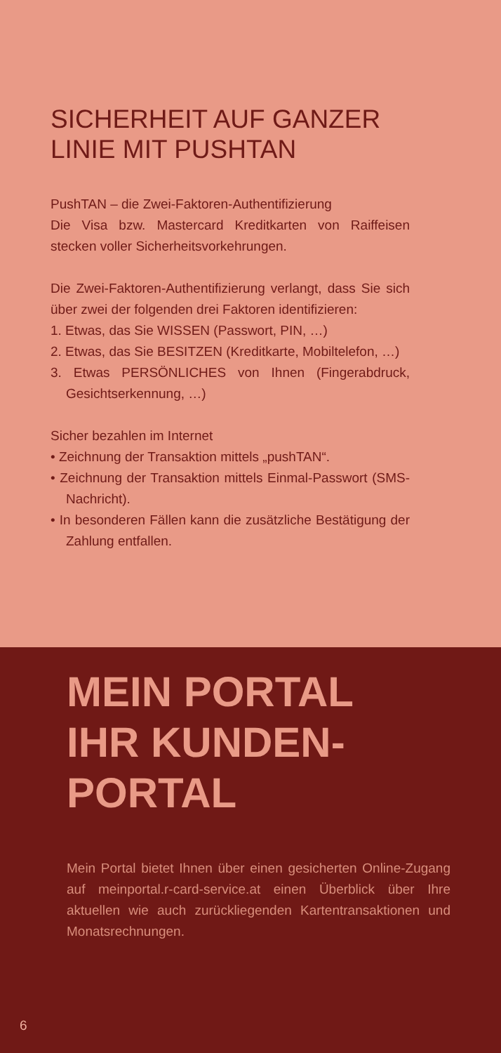SICHERHEIT AUF GANZER
LINIE MIT PUSHTAN
PushTAN – die Zwei-Faktoren-Authentifizierung
Die Visa bzw. Mastercard Kreditkarten von Raiffeisen stecken voller Sicherheitsvorkehrungen.
Die Zwei-Faktoren-Authentifizierung verlangt, dass Sie sich über zwei der folgenden drei Faktoren identifizieren:
1. Etwas, das Sie WISSEN (Passwort, PIN, …)
2. Etwas, das Sie BESITZEN (Kreditkarte, Mobiltelefon, …)
3. Etwas PERSÖNLICHES von Ihnen (Fingerabdruck, Gesichtserkennung, …)
Sicher bezahlen im Internet
• Zeichnung der Transaktion mittels „pushTAN“.
• Zeichnung der Transaktion mittels Einmal-Passwort (SMS-Nachricht).
• In besonderen Fällen kann die zusätzliche Bestätigung der Zahlung entfallen.
MEIN PORTAL
IHR KUNDEN-
PORTAL
Mein Portal bietet Ihnen über einen gesicherten Online-Zugang auf meinportal.r-card-service.at einen Überblick über Ihre aktuellen wie auch zurückliegenden Kartentransaktionen und Monatsrechnungen.
6